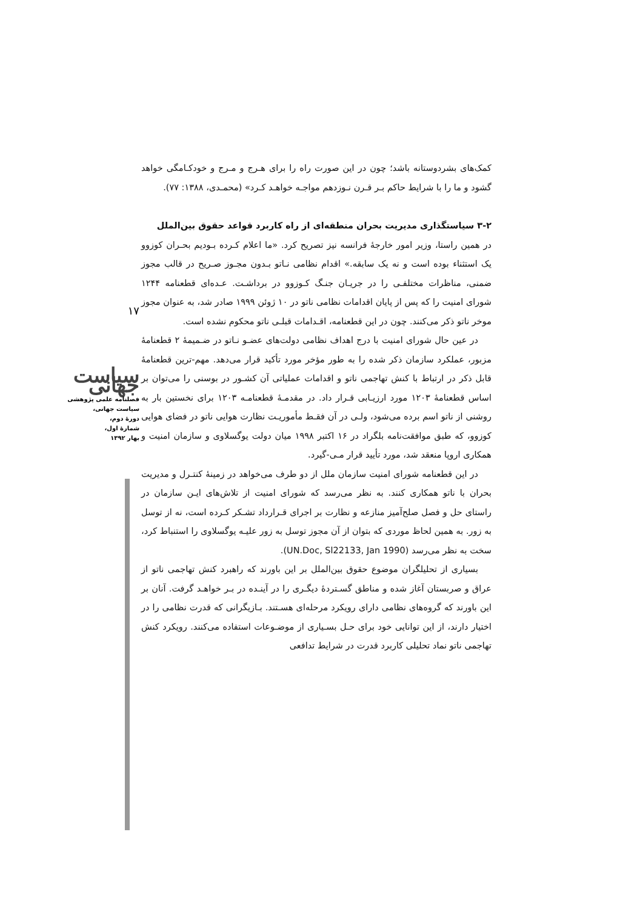۱۷
سیاست جهانی
فصلنامه علمی پژوهشی
سیاست جهانی،
دورهٔ دوم،
شمارهٔ اول،
بهار ۱۳۹۲
کمک‌های بشردوستانه باشد؛ چون در این صورت راه را برای هـرج و مـرج و خودکـامگی خواهد گشود و ما را با شرایط حاکم بـر قـرن نـوزدهم مواجـه خواهـد کـرد» (محمـدی، ۱۳۸۸: ۷۷).
۳-۲ سیاستگذاری مدیریت بحران منطقه‌ای از راه کاربرد قواعد حقوق بین‌الملل
در همین راستا، وزیر امور خارجهٔ فرانسه نیز تصریح کرد. «ما اعلام کـرده بـودیم بحـران کوزوو یک استثناء بوده است و نه یک سابقه.» اقدام نظامی نـاتو بـدون مجـوز صـریح در قالب مجوز ضمنی، مناظرات مختلفـی را در جریـان جنـگ کـوزوو در برداشـت. عـده‌ای قطعنامه ۱۲۴۴ شورای امنیت را که پس از پایان اقدامات نظامی ناتو در ۱۰ ژوئن ۱۹۹۹ صادر شد، به عنوان مجوز موخر ناتو ذکر می‌کنند. چون در این قطعنامه، اقـدامات قبلـی ناتو محکوم نشده است.
در عین حال شورای امنیت با درج اهداف نظامی دولت‌های عضـو نـاتو در ضـمیمهٔ ۲ قطعنامهٔ مزبور، عملکرد سازمان ذکر شده را به طور مؤخر مورد تأکید قرار می‌دهد. مهم-ترین قطعنامهٔ قابل ذکر در ارتباط با کنش تهاجمی ناتو و اقدامات عملیاتی آن کشـور در بوسنی را می‌توان بر اساس قطعنامهٔ ۱۲۰۳ مورد ارزیـابی قـرار داد. در مقدمـهٔ قطعنامـه ۱۲۰۳ برای نخستین بار به روشنی از ناتو اسم برده می‌شود، ولـی در آن فقـط مأموریـت نظارت هوایی ناتو در فضای هوایی کوزوو، که طبق موافقت‌نامه بلگراد در ۱۶ اکتبر ۱۹۹۸ میان دولت یوگسلاوی و سازمان امنیت و همکاری اروپا منعقد شد، مورد تأیید قرار مـی-گیرد.
در این قطعنامه شورای امنیت سازمان ملل از دو طرف می‌خواهد در زمینهٔ کنتـرل و مدیریت بحران با ناتو همکاری کنند. به نظر می‌رسد که شورای امنیت از تلاش‌های ایـن سازمان در راستای حل و فصل صلح‌آمیز منازعه و نظارت بر اجرای قـرارداد تشـکر کـرده است، نه از توسل به زور. به همین لحاظ موردی که بتوان از آن مجوز توسل به زور علیـه یوگسلاوی را استنباط کرد، سخت به نظر می‌رسد (UN.Doc, Sl22133, Jan 1990).
بسیاری از تحلیلگران موضوع حقوق بین‌الملل بر این باورند که راهبرد کنش تهاجمی ناتو از عراق و صربستان آغاز شده و مناطق گسـتردهٔ دیگـری را در آینـده در بـر خواهـد گرفت. آنان بر این باورند که گروه‌های نظامی دارای رویکرد مرحله‌ای هسـتند. بـازیگرانی که قدرت نظامی را در اختیار دارند، از این توانایی خود برای حـل بسـیاری از موضـوعات استفاده می‌کنند. رویکرد کنش تهاجمی ناتو نماد تحلیلی کاربرد قدرت در شرایط تدافعی